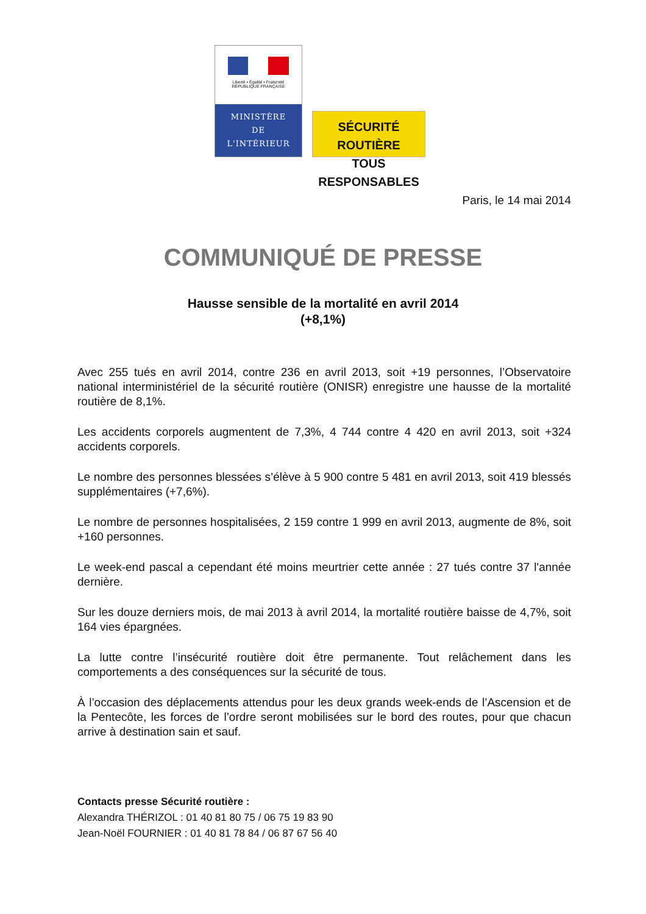Liberté • Égalité • Fraternité
RÉPUBLIQUE FRANÇAISE
MINISTÈRE
DE
L'INTÉRIEUR
SÉCURITÉ ROUTIÈRE
TOUS RESPONSABLES
Paris, le 14 mai 2014
COMMUNIQUÉ DE PRESSE
Hausse sensible de la mortalité en avril 2014
(+8,1%)
Avec 255 tués en avril 2014, contre 236 en avril 2013, soit +19 personnes, l’Observatoire national interministériel de la sécurité routière (ONISR) enregistre une hausse de la mortalité routière de 8,1%.
Les accidents corporels augmentent de 7,3%, 4 744 contre 4 420 en avril 2013, soit +324 accidents corporels.
Le nombre des personnes blessées s’élève à 5 900 contre 5 481 en avril 2013, soit 419 blessés supplémentaires (+7,6%).
Le nombre de personnes hospitalisées, 2 159 contre 1 999 en avril 2013, augmente de 8%, soit +160 personnes.
Le week-end pascal a cependant été moins meurtrier cette année : 27 tués contre 37 l'année dernière.
Sur les douze derniers mois, de mai 2013 à avril 2014, la mortalité routière baisse de 4,7%, soit 164 vies épargnées.
La lutte contre l’insécurité routière doit être permanente. Tout relâchement dans les comportements a des conséquences sur la sécurité de tous.
À l’occasion des déplacements attendus pour les deux grands week-ends de l’Ascension et de la Pentecôte, les forces de l’ordre seront mobilisées sur le bord des routes, pour que chacun arrive à destination sain et sauf.
Contacts presse Sécurité routière :
Alexandra THÉRIZOL : 01 40 81 80 75 / 06 75 19 83 90
Jean-Noël FOURNIER : 01 40 81 78 84 / 06 87 67 56 40